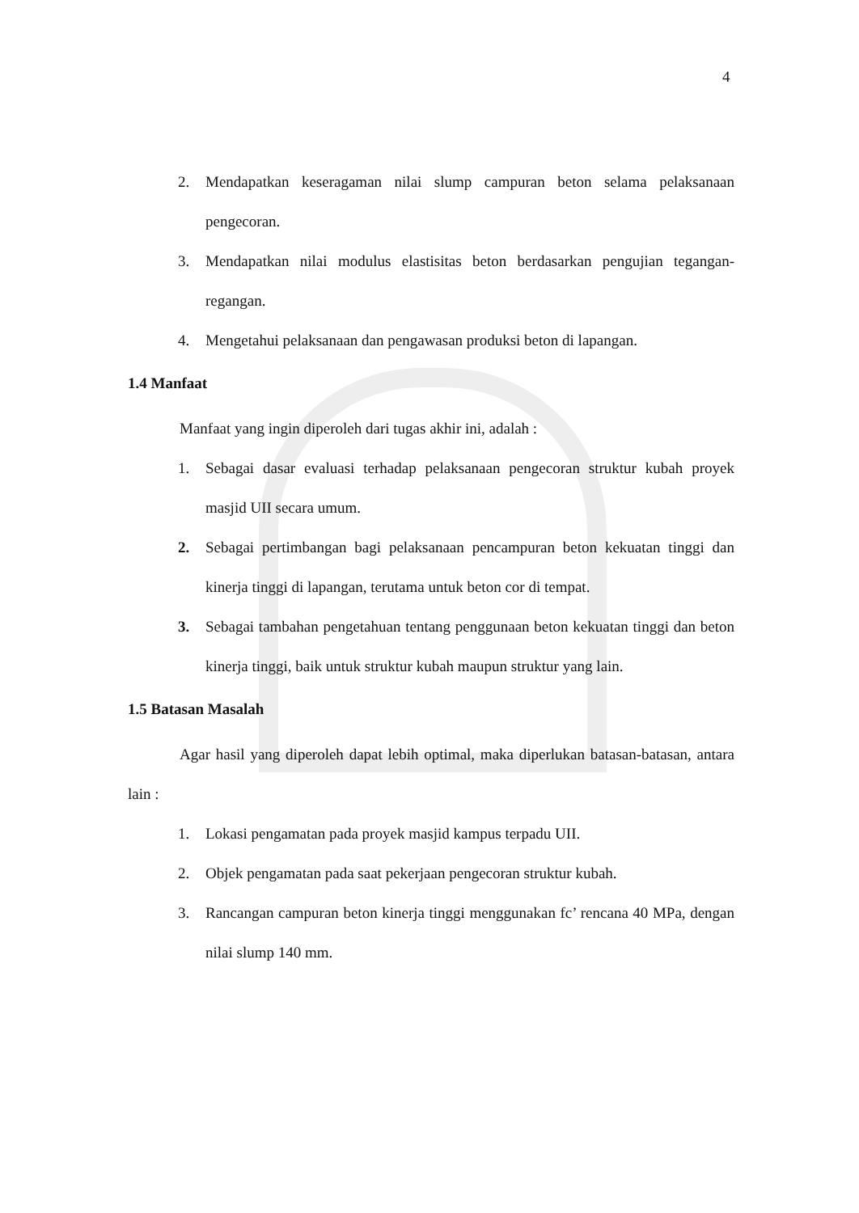4
2. Mendapatkan keseragaman nilai slump campuran beton selama pelaksanaan pengecoran.
3. Mendapatkan nilai modulus elastisitas beton berdasarkan pengujian tegangan-regangan.
4. Mengetahui pelaksanaan dan pengawasan produksi beton di lapangan.
1.4 Manfaat
Manfaat yang ingin diperoleh dari tugas akhir ini, adalah :
1. Sebagai dasar evaluasi terhadap pelaksanaan pengecoran struktur kubah proyek masjid UII secara umum.
2. Sebagai pertimbangan bagi pelaksanaan pencampuran beton kekuatan tinggi dan kinerja tinggi di lapangan, terutama untuk beton cor di tempat.
3. Sebagai tambahan pengetahuan tentang penggunaan beton kekuatan tinggi dan beton kinerja tinggi, baik untuk struktur kubah maupun struktur yang lain.
1.5 Batasan Masalah
Agar hasil yang diperoleh dapat lebih optimal, maka diperlukan batasan-batasan, antara lain :
1. Lokasi pengamatan pada proyek masjid kampus terpadu UII.
2. Objek pengamatan pada saat pekerjaan pengecoran struktur kubah.
3. Rancangan campuran beton kinerja tinggi menggunakan fc’ rencana 40 MPa, dengan nilai slump 140 mm.